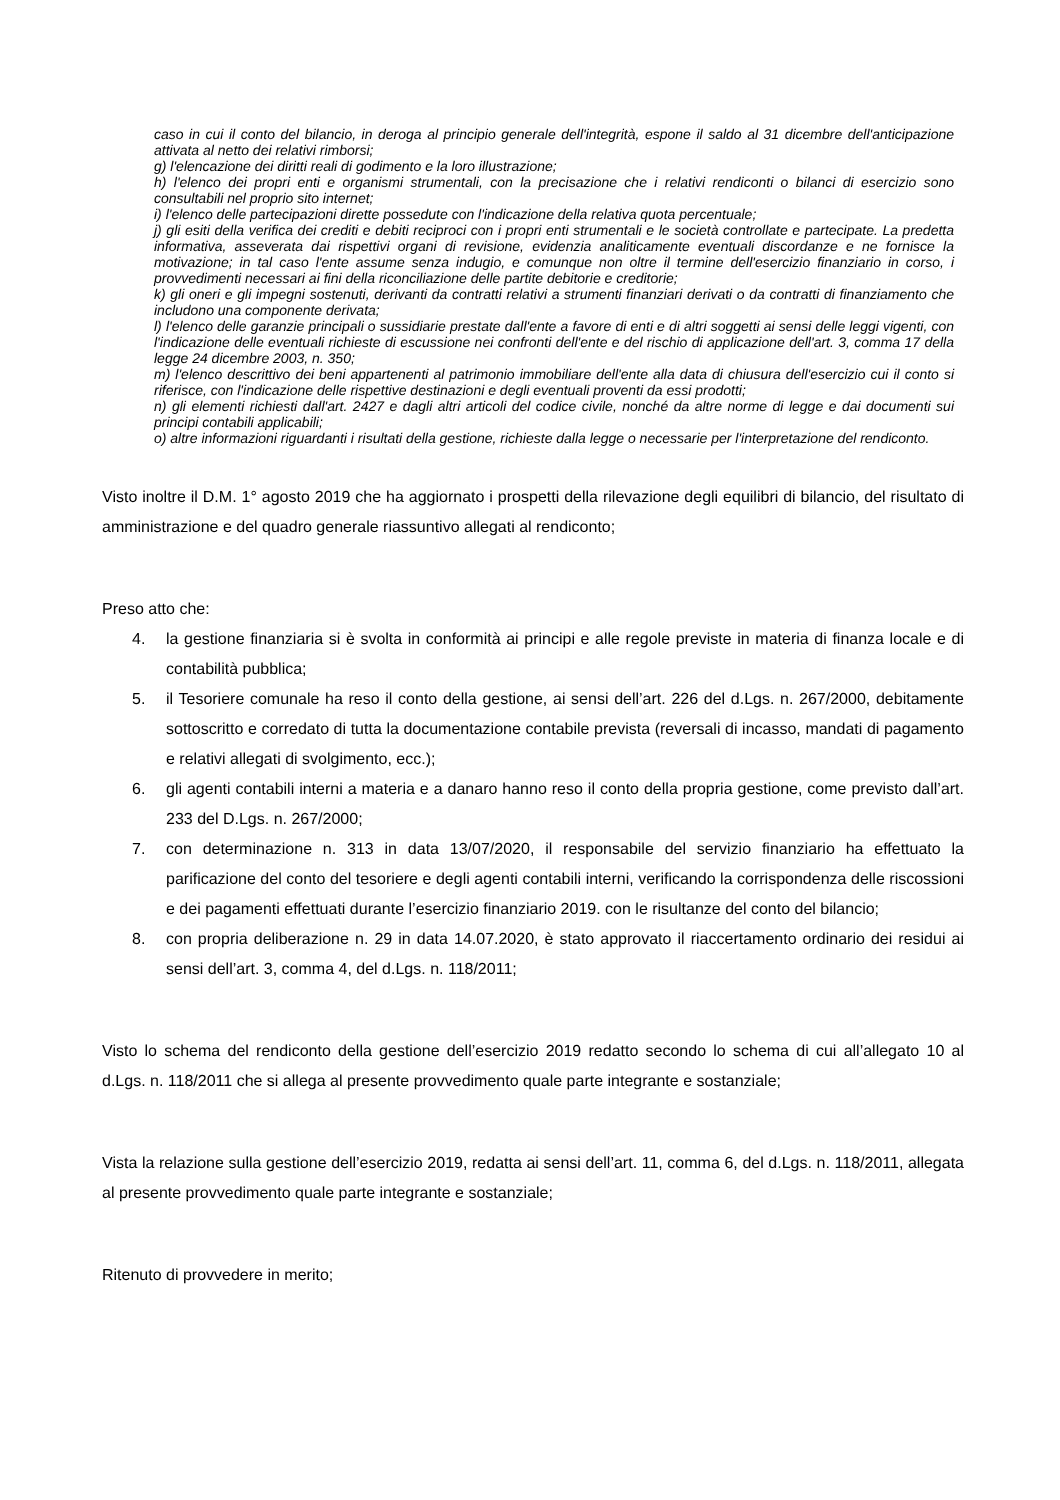caso in cui il conto del bilancio, in deroga al principio generale dell'integrità, espone il saldo al 31 dicembre dell'anticipazione attivata al netto dei relativi rimborsi;
g) l'elencazione dei diritti reali di godimento e la loro illustrazione;
h) l'elenco dei propri enti e organismi strumentali, con la precisazione che i relativi rendiconti o bilanci di esercizio sono consultabili nel proprio sito internet;
i) l'elenco delle partecipazioni dirette possedute con l'indicazione della relativa quota percentuale;
j) gli esiti della verifica dei crediti e debiti reciproci con i propri enti strumentali e le società controllate e partecipate. La predetta informativa, asseverata dai rispettivi organi di revisione, evidenzia analiticamente eventuali discordanze e ne fornisce la motivazione; in tal caso l'ente assume senza indugio, e comunque non oltre il termine dell'esercizio finanziario in corso, i provvedimenti necessari ai fini della riconciliazione delle partite debitorie e creditorie;
k) gli oneri e gli impegni sostenuti, derivanti da contratti relativi a strumenti finanziari derivati o da contratti di finanziamento che includono una componente derivata;
l) l'elenco delle garanzie principali o sussidiarie prestate dall'ente a favore di enti e di altri soggetti ai sensi delle leggi vigenti, con l'indicazione delle eventuali richieste di escussione nei confronti dell'ente e del rischio di applicazione dell'art. 3, comma 17 della legge 24 dicembre 2003, n. 350;
m) l'elenco descrittivo dei beni appartenenti al patrimonio immobiliare dell'ente alla data di chiusura dell'esercizio cui il conto si riferisce, con l'indicazione delle rispettive destinazioni e degli eventuali proventi da essi prodotti;
n) gli elementi richiesti dall'art. 2427 e dagli altri articoli del codice civile, nonché da altre norme di legge e dai documenti sui principi contabili applicabili;
o) altre informazioni riguardanti i risultati della gestione, richieste dalla legge o necessarie per l'interpretazione del rendiconto.
Visto inoltre il D.M. 1° agosto 2019 che ha aggiornato i prospetti della rilevazione degli equilibri di bilancio, del risultato di amministrazione e del quadro generale riassuntivo allegati al rendiconto;
Preso atto che:
4. la gestione finanziaria si è svolta in conformità ai principi e alle regole previste in materia di finanza locale e di contabilità pubblica;
5. il Tesoriere comunale ha reso il conto della gestione, ai sensi dell’art. 226 del d.Lgs. n. 267/2000, debitamente sottoscritto e corredato di tutta la documentazione contabile prevista (reversali di incasso, mandati di pagamento e relativi allegati di svolgimento, ecc.);
6. gli agenti contabili interni a materia e a danaro hanno reso il conto della propria gestione, come previsto dall’art. 233 del D.Lgs. n. 267/2000;
7. con determinazione n. 313 in data 13/07/2020, il responsabile del servizio finanziario ha effettuato la parificazione del conto del tesoriere e degli agenti contabili interni, verificando la corrispondenza delle riscossioni e dei pagamenti effettuati durante l’esercizio finanziario 2019. con le risultanze del conto del bilancio;
8. con propria deliberazione n. 29 in data 14.07.2020, è stato approvato il riaccertamento ordinario dei residui ai sensi dell’art. 3, comma 4, del d.Lgs. n. 118/2011;
Visto lo schema del rendiconto della gestione dell’esercizio 2019 redatto secondo lo schema di cui all’allegato 10 al d.Lgs. n. 118/2011 che si allega al presente provvedimento quale parte integrante e sostanziale;
Vista la relazione sulla gestione dell’esercizio 2019, redatta ai sensi dell’art. 11, comma 6, del d.Lgs. n. 118/2011, allegata al presente provvedimento quale parte integrante e sostanziale;
Ritenuto di provvedere in merito;